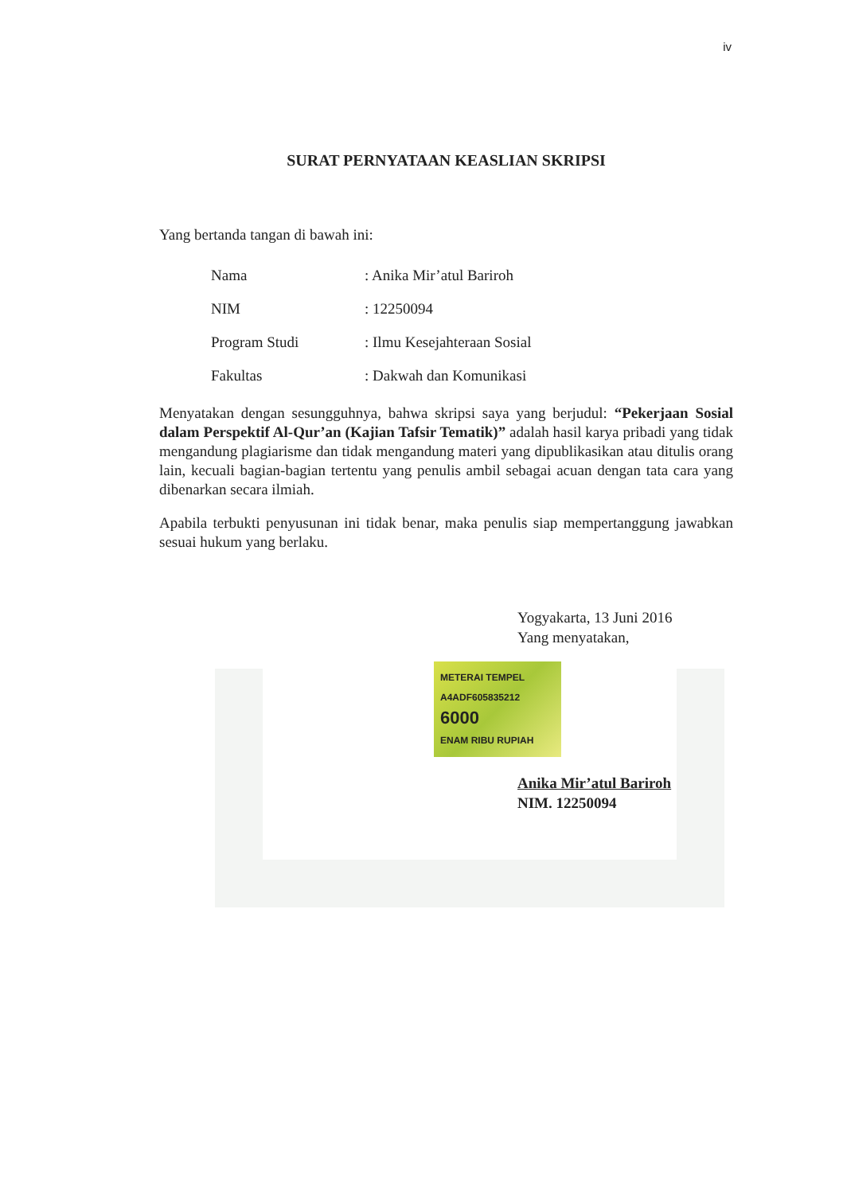iv
SURAT PERNYATAAN KEASLIAN SKRIPSI
Yang bertanda tangan di bawah ini:
| Nama | : Anika Mir’atul Bariroh |
| NIM | : 12250094 |
| Program Studi | : Ilmu Kesejahteraan Sosial |
| Fakultas | : Dakwah dan Komunikasi |
Menyatakan dengan sesungguhnya, bahwa skripsi saya yang berjudul: “Pekerjaan Sosial dalam Perspektif Al-Qur’an (Kajian Tafsir Tematik)” adalah hasil karya pribadi yang tidak mengandung plagiarisme dan tidak mengandung materi yang dipublikasikan atau ditulis orang lain, kecuali bagian-bagian tertentu yang penulis ambil sebagai acuan dengan tata cara yang dibenarkan secara ilmiah.
Apabila terbukti penyusunan ini tidak benar, maka penulis siap mempertanggung jawabkan sesuai hukum yang berlaku.
Yogyakarta, 13 Juni 2016
Yang menyatakan,
METERAI TEMPEL
A4ADF605835212
6000
ENAM RIBU RUPIAH
Anika Mir’atul Bariroh
NIM. 12250094